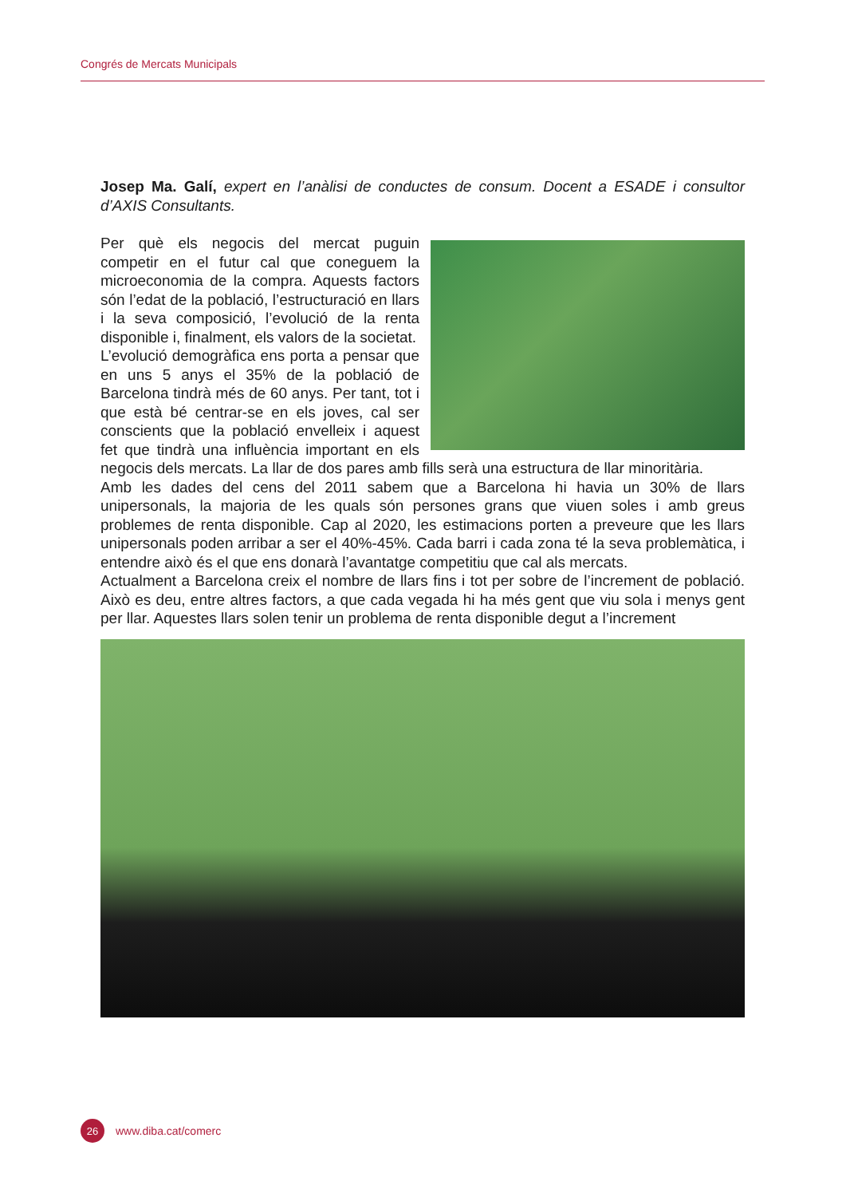Congrés de Mercats Municipals
Josep Ma. Galí, expert en l’anàlisi de conductes de consum. Docent a ESADE i consultor d’AXIS Consultants.
Per què els negocis del mercat puguin competir en el futur cal que coneguem la microeconomia de la compra. Aquests factors són l’edat de la població, l’estructuració en llars i la seva composició, l’evolució de la renta disponible i, finalment, els valors de la societat.
L’evolució demogràfica ens porta a pensar que en uns 5 anys el 35% de la població de Barcelona tindrà més de 60 anys. Per tant, tot i que està bé centrar-se en els joves, cal ser conscients que la població envelleix i aquest fet que tindrà una influència important en els negocis dels mercats. La llar de dos pares amb fills serà una estructura de llar minoritària.
Amb les dades del cens del 2011 sabem que a Barcelona hi havia un 30% de llars unipersonals, la majoria de les quals són persones grans que viuen soles i amb greus problemes de renta disponible. Cap al 2020, les estimacions porten a preveure que les llars unipersonals poden arribar a ser el 40%-45%. Cada barri i cada zona té la seva problemàtica, i entendre això és el que ens donarà l’avantatge competitiu que cal als mercats.
Actualment a Barcelona creix el nombre de llars fins i tot per sobre de l’increment de població. Això es deu, entre altres factors, a que cada vegada hi ha més gent que viu sola i menys gent per llar. Aquestes llars solen tenir un problema de renta disponible degut a l’increment
26
www.diba.cat/comerc